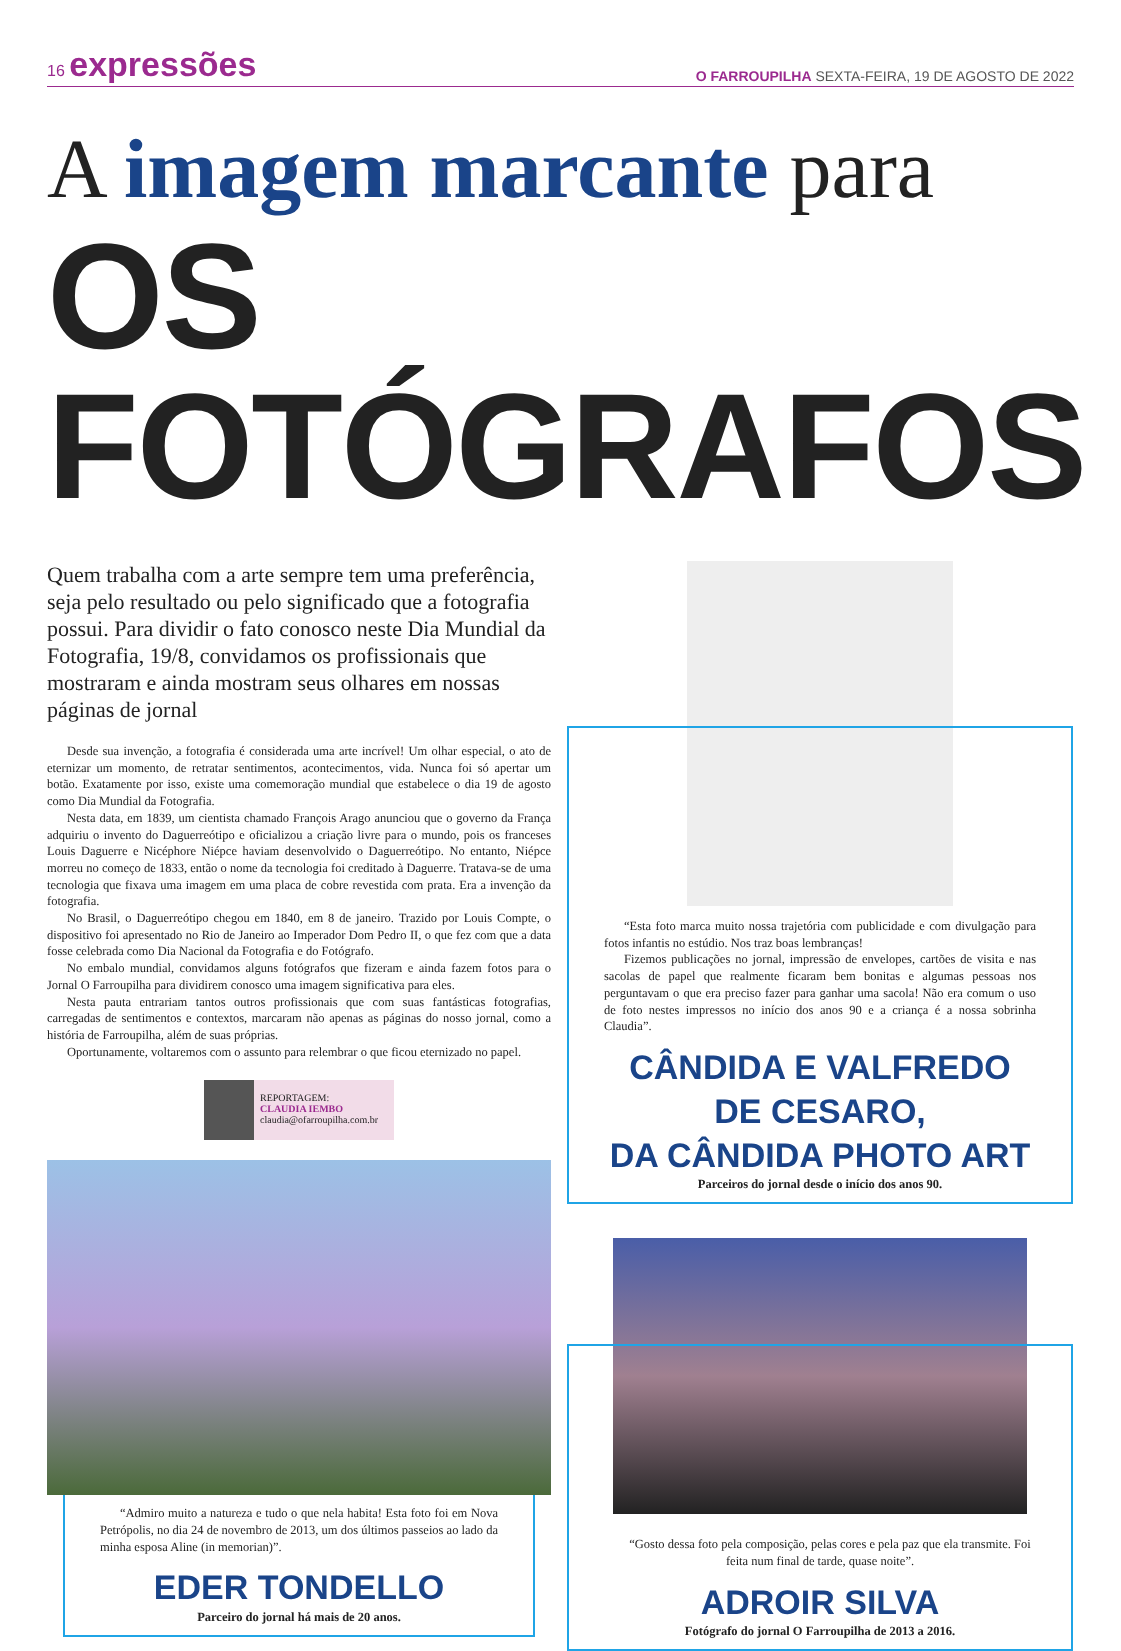16 expressões
O FARROUPILHA SEXTA-FEIRA, 19 DE AGOSTO DE 2022
A imagem marcante para
OS FOTÓGRAFOS
Quem trabalha com a arte sempre tem uma preferência, seja pelo resultado ou pelo significado que a fotografia possui. Para dividir o fato conosco neste Dia Mundial da Fotografia, 19/8, convidamos os profissionais que mostraram e ainda mostram seus olhares em nossas páginas de jornal
Desde sua invenção, a fotografia é considerada uma arte incrível! Um olhar especial, o ato de eternizar um momento, de retratar sentimentos, acontecimentos, vida. Nunca foi só apertar um botão. Exatamente por isso, existe uma comemoração mundial que estabelece o dia 19 de agosto como Dia Mundial da Fotografia.
Nesta data, em 1839, um cientista chamado François Arago anunciou que o governo da França adquiriu o invento do Daguerreótipo e oficializou a criação livre para o mundo, pois os franceses Louis Daguerre e Nicéphore Niépce haviam desenvolvido o Daguerreótipo. No entanto, Niépce morreu no começo de 1833, então o nome da tecnologia foi creditado à Daguerre. Tratava-se de uma tecnologia que fixava uma imagem em uma placa de cobre revestida com prata. Era a invenção da fotografia.
No Brasil, o Daguerreótipo chegou em 1840, em 8 de janeiro. Trazido por Louis Compte, o dispositivo foi apresentado no Rio de Janeiro ao Imperador Dom Pedro II, o que fez com que a data fosse celebrada como Dia Nacional da Fotografia e do Fotógrafo.
No embalo mundial, convidamos alguns fotógrafos que fizeram e ainda fazem fotos para o Jornal O Farroupilha para dividirem conosco uma imagem significativa para eles.
Nesta pauta entrariam tantos outros profissionais que com suas fantásticas fotografias, carregadas de sentimentos e contextos, marcaram não apenas as páginas do nosso jornal, como a história de Farroupilha, além de suas próprias.
Oportunamente, voltaremos com o assunto para relembrar o que ficou eternizado no papel.
REPORTAGEM:
CLAUDIA IEMBO
claudia@ofarroupilha.com.br
“Admiro muito a natureza e tudo o que nela habita! Esta foto foi em Nova Petrópolis, no dia 24 de novembro de 2013, um dos últimos passeios ao lado da minha esposa Aline (in memorian)”.
EDER TONDELLO
Parceiro do jornal há mais de 20 anos.
“Esta foto marca muito nossa trajetória com publicidade e com divulgação para fotos infantis no estúdio. Nos traz boas lembranças!
Fizemos publicações no jornal, impressão de envelopes, cartões de visita e nas sacolas de papel que realmente ficaram bem bonitas e algumas pessoas nos perguntavam o que era preciso fazer para ganhar uma sacola! Não era comum o uso de foto nestes impressos no início dos anos 90 e a criança é a nossa sobrinha Claudia”.
CÂNDIDA E VALFREDO DE CESARO,
DA CÂNDIDA PHOTO ART
Parceiros do jornal desde o início dos anos 90.
“Gosto dessa foto pela composição, pelas cores e pela paz que ela transmite. Foi feita num final de tarde, quase noite”.
ADROIR SILVA
Fotógrafo do jornal O Farroupilha de 2013 a 2016.